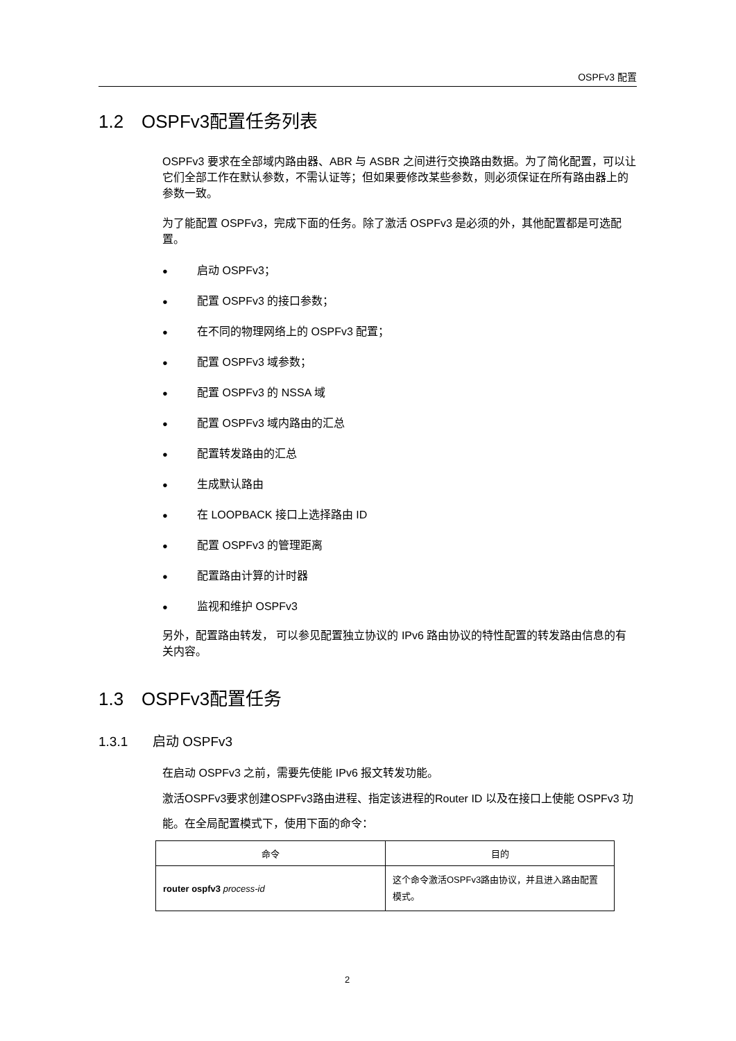OSPFv3 配置
1.2 OSPFv3配置任务列表
OSPFv3 要求在全部域内路由器、ABR 与 ASBR 之间进行交换路由数据。为了简化配置，可以让它们全部工作在默认参数，不需认证等；但如果要修改某些参数，则必须保证在所有路由器上的参数一致。
为了能配置 OSPFv3，完成下面的任务。除了激活 OSPFv3 是必须的外，其他配置都是可选配置。
● 启动 OSPFv3；
● 配置 OSPFv3 的接口参数；
● 在不同的物理网络上的 OSPFv3 配置；
● 配置 OSPFv3 域参数；
● 配置 OSPFv3 的 NSSA 域
● 配置 OSPFv3 域内路由的汇总
● 配置转发路由的汇总
● 生成默认路由
● 在 LOOPBACK 接口上选择路由 ID
● 配置 OSPFv3 的管理距离
● 配置路由计算的计时器
● 监视和维护 OSPFv3
另外，配置路由转发， 可以参见配置独立协议的 IPv6 路由协议的特性配置的转发路由信息的有关内容。
1.3 OSPFv3配置任务
1.3.1 启动 OSPFv3
在启动 OSPFv3 之前，需要先使能 IPv6 报文转发功能。
激活OSPFv3要求创建OSPFv3路由进程、指定该进程的Router ID 以及在接口上使能 OSPFv3 功能。在全局配置模式下，使用下面的命令：
| 命令 | 目的 |
| --- | --- |
| router ospfv3 process-id | 这个命令激活OSPFv3路由协议，并且进入路由配置模式。 |
2